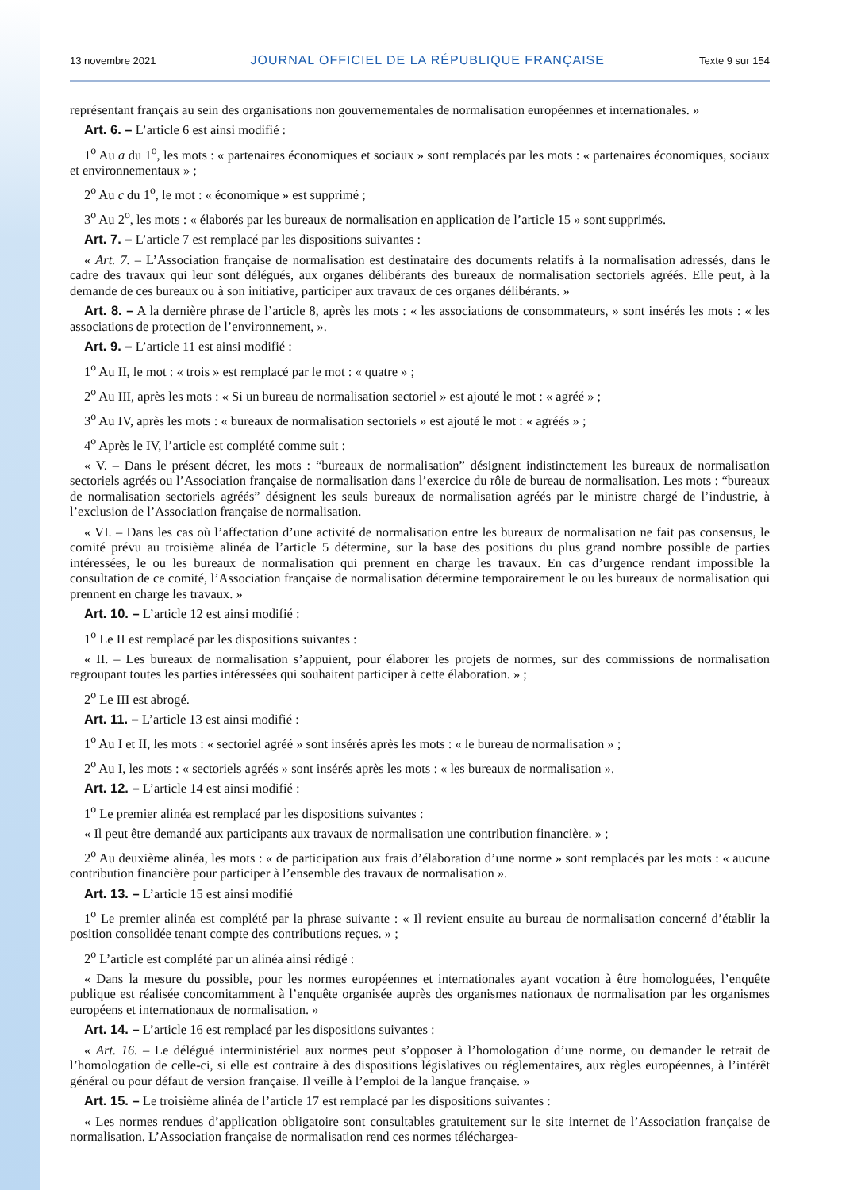13 novembre 2021 JOURNAL OFFICIEL DE LA RÉPUBLIQUE FRANÇAISE Texte 9 sur 154
représentant français au sein des organisations non gouvernementales de normalisation européennes et internationales. »
Art. 6. – L’article 6 est ainsi modifié :
1<sup>o</sup> Au a du 1<sup>o</sup>, les mots : « partenaires économiques et sociaux » sont remplacés par les mots : « partenaires économiques, sociaux et environnementaux » ;
2<sup>o</sup> Au c du 1<sup>o</sup>, le mot : « économique » est supprimé ;
3<sup>o</sup> Au 2<sup>o</sup>, les mots : « élaborés par les bureaux de normalisation en application de l’article 15 » sont supprimés.
Art. 7. – L’article 7 est remplacé par les dispositions suivantes :
« Art. 7. – L’Association française de normalisation est destinataire des documents relatifs à la normalisation adressés, dans le cadre des travaux qui leur sont délégués, aux organes délibérants des bureaux de normalisation sectoriels agréés. Elle peut, à la demande de ces bureaux ou à son initiative, participer aux travaux de ces organes délibérants. »
Art. 8. – A la dernière phrase de l’article 8, après les mots : « les associations de consommateurs, » sont insérés les mots : « les associations de protection de l’environnement, ».
Art. 9. – L’article 11 est ainsi modifié :
1<sup>o</sup> Au II, le mot : « trois » est remplacé par le mot : « quatre » ;
2<sup>o</sup> Au III, après les mots : « Si un bureau de normalisation sectoriel » est ajouté le mot : « agréé » ;
3<sup>o</sup> Au IV, après les mots : « bureaux de normalisation sectoriels » est ajouté le mot : « agréés » ;
4<sup>o</sup> Après le IV, l’article est complété comme suit :
« V. – Dans le présent décret, les mots : “bureaux de normalisation” désignent indistinctement les bureaux de normalisation sectoriels agréés ou l’Association française de normalisation dans l’exercice du rôle de bureau de normalisation. Les mots : “bureaux de normalisation sectoriels agréés” désignent les seuls bureaux de normalisation agréés par le ministre chargé de l’industrie, à l’exclusion de l’Association française de normalisation.
« VI. – Dans les cas où l’affectation d’une activité de normalisation entre les bureaux de normalisation ne fait pas consensus, le comité prévu au troisième alinéa de l’article 5 détermine, sur la base des positions du plus grand nombre possible de parties intéressées, le ou les bureaux de normalisation qui prennent en charge les travaux. En cas d’urgence rendant impossible la consultation de ce comité, l’Association française de normalisation détermine temporairement le ou les bureaux de normalisation qui prennent en charge les travaux. »
Art. 10. – L’article 12 est ainsi modifié :
1<sup>o</sup> Le II est remplacé par les dispositions suivantes :
« II. – Les bureaux de normalisation s’appuient, pour élaborer les projets de normes, sur des commissions de normalisation regroupant toutes les parties intéressées qui souhaitent participer à cette élaboration. » ;
2<sup>o</sup> Le III est abrogé.
Art. 11. – L’article 13 est ainsi modifié :
1<sup>o</sup> Au I et II, les mots : « sectoriel agréé » sont insérés après les mots : « le bureau de normalisation » ;
2<sup>o</sup> Au I, les mots : « sectoriels agréés » sont insérés après les mots : « les bureaux de normalisation ».
Art. 12. – L’article 14 est ainsi modifié :
1<sup>o</sup> Le premier alinéa est remplacé par les dispositions suivantes :
« Il peut être demandé aux participants aux travaux de normalisation une contribution financière. » ;
2<sup>o</sup> Au deuxième alinéa, les mots : « de participation aux frais d’élaboration d’une norme » sont remplacés par les mots : « aucune contribution financière pour participer à l’ensemble des travaux de normalisation ».
Art. 13. – L’article 15 est ainsi modifié
1<sup>o</sup> Le premier alinéa est complété par la phrase suivante : « Il revient ensuite au bureau de normalisation concerné d’établir la position consolidée tenant compte des contributions reçues. » ;
2<sup>o</sup> L’article est complété par un alinéa ainsi rédigé :
« Dans la mesure du possible, pour les normes européennes et internationales ayant vocation à être homologuées, l’enquête publique est réalisée concomitamment à l’enquête organisée auprès des organismes nationaux de normalisation par les organismes européens et internationaux de normalisation. »
Art. 14. – L’article 16 est remplacé par les dispositions suivantes :
« Art. 16. – Le délégué interministériel aux normes peut s’opposer à l’homologation d’une norme, ou demander le retrait de l’homologation de celle-ci, si elle est contraire à des dispositions législatives ou réglementaires, aux règles européennes, à l’intérêt général ou pour défaut de version française. Il veille à l’emploi de la langue française. »
Art. 15. – Le troisième alinéa de l’article 17 est remplacé par les dispositions suivantes :
« Les normes rendues d’application obligatoire sont consultables gratuitement sur le site internet de l’Association française de normalisation. L’Association française de normalisation rend ces normes téléchargea-